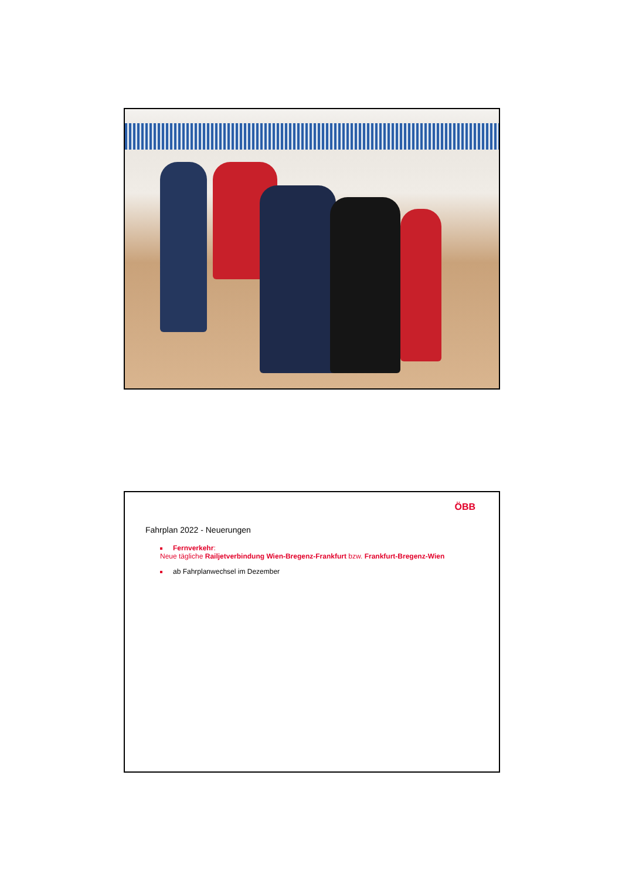ÖBB
Fahrplan 2022 - Neuerungen
Fernverkehr:
Neue tägliche Railjetverbindung Wien-Bregenz-Frankfurt bzw. Frankfurt-Bregenz-Wien
ab Fahrplanwechsel im Dezember